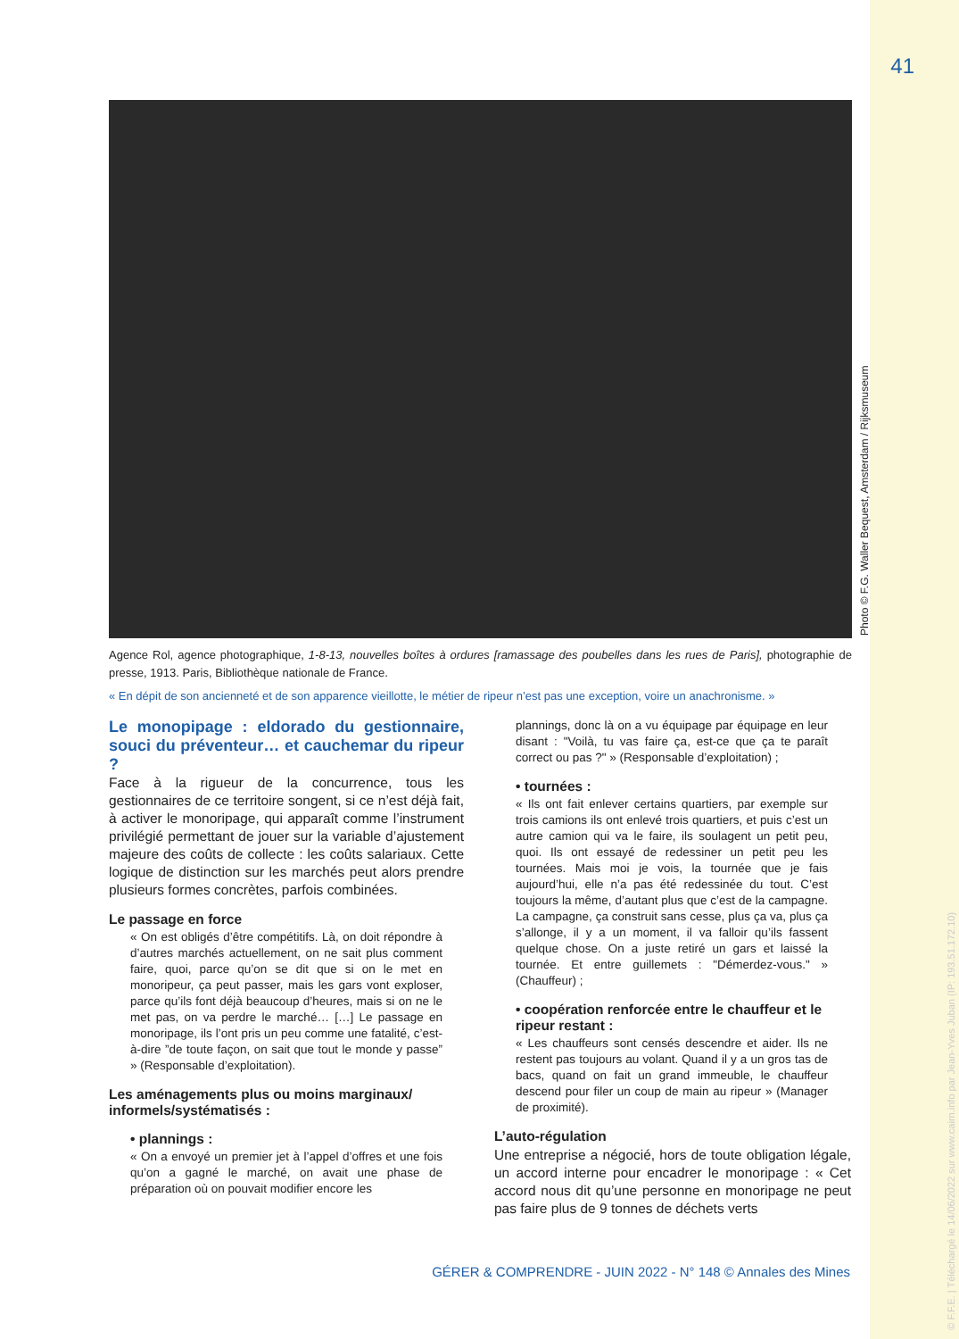41
Photo © F.G. Waller Bequest, Amsterdam / Rijksmuseum
© F.F.E. | Téléchargé le 14/06/2022 sur www.cairn.info par Jean-Yves Juban (IP: 193.51.172.10)
Agence Rol, agence photographique, 1-8-13, nouvelles boîtes à ordures [ramassage des poubelles dans les rues de Paris], photographie de presse, 1913. Paris, Bibliothèque nationale de France.
« En dépit de son ancienneté et de son apparence vieillotte, le métier de ripeur n’est pas une exception, voire un anachronisme. »
Le monopipage : eldorado du gestionnaire, souci du préventeur… et cauchemar du ripeur ?
Face à la rigueur de la concurrence, tous les gestionnaires de ce territoire songent, si ce n’est déjà fait, à activer le monoripage, qui apparaît comme l’instrument privilégié permettant de jouer sur la variable d’ajustement majeure des coûts de collecte : les coûts salariaux. Cette logique de distinction sur les marchés peut alors prendre plusieurs formes concrètes, parfois combinées.
Le passage en force
« On est obligés d’être compétitifs. Là, on doit répondre à d’autres marchés actuellement, on ne sait plus comment faire, quoi, parce qu’on se dit que si on le met en monoripeur, ça peut passer, mais les gars vont exploser, parce qu’ils font déjà beaucoup d’heures, mais si on ne le met pas, on va perdre le marché… […] Le passage en monoripage, ils l’ont pris un peu comme une fatalité, c’est-à-dire ”de toute façon, on sait que tout le monde y passe” » (Responsable d’exploitation).
Les aménagements plus ou moins marginaux/ informels/systématisés :
• plannings :
« On a envoyé un premier jet à l’appel d’offres et une fois qu’on a gagné le marché, on avait une phase de préparation où on pouvait modifier encore les
plannings, donc là on a vu équipage par équipage en leur disant : "Voilà, tu vas faire ça, est-ce que ça te paraît correct ou pas ?" » (Responsable d’exploitation) ;
• tournées :
« Ils ont fait enlever certains quartiers, par exemple sur trois camions ils ont enlevé trois quartiers, et puis c’est un autre camion qui va le faire, ils soulagent un petit peu, quoi. Ils ont essayé de redessiner un petit peu les tournées. Mais moi je vois, la tournée que je fais aujourd’hui, elle n’a pas été redessinée du tout. C’est toujours la même, d’autant plus que c’est de la campagne. La campagne, ça construit sans cesse, plus ça va, plus ça s’allonge, il y a un moment, il va falloir qu’ils fassent quelque chose. On a juste retiré un gars et laissé la tournée. Et entre guillemets : "Démerdez-vous." » (Chauffeur) ;
• coopération renforcée entre le chauffeur et le ripeur restant :
« Les chauffeurs sont censés descendre et aider. Ils ne restent pas toujours au volant. Quand il y a un gros tas de bacs, quand on fait un grand immeuble, le chauffeur descend pour filer un coup de main au ripeur » (Manager de proximité).
L’auto-régulation
Une entreprise a négocié, hors de toute obligation légale, un accord interne pour encadrer le monoripage : « Cet accord nous dit qu’une personne en monoripage ne peut pas faire plus de 9 tonnes de déchets verts
GÉRER & COMPRENDRE - JUIN 2022 - N° 148 © Annales des Mines